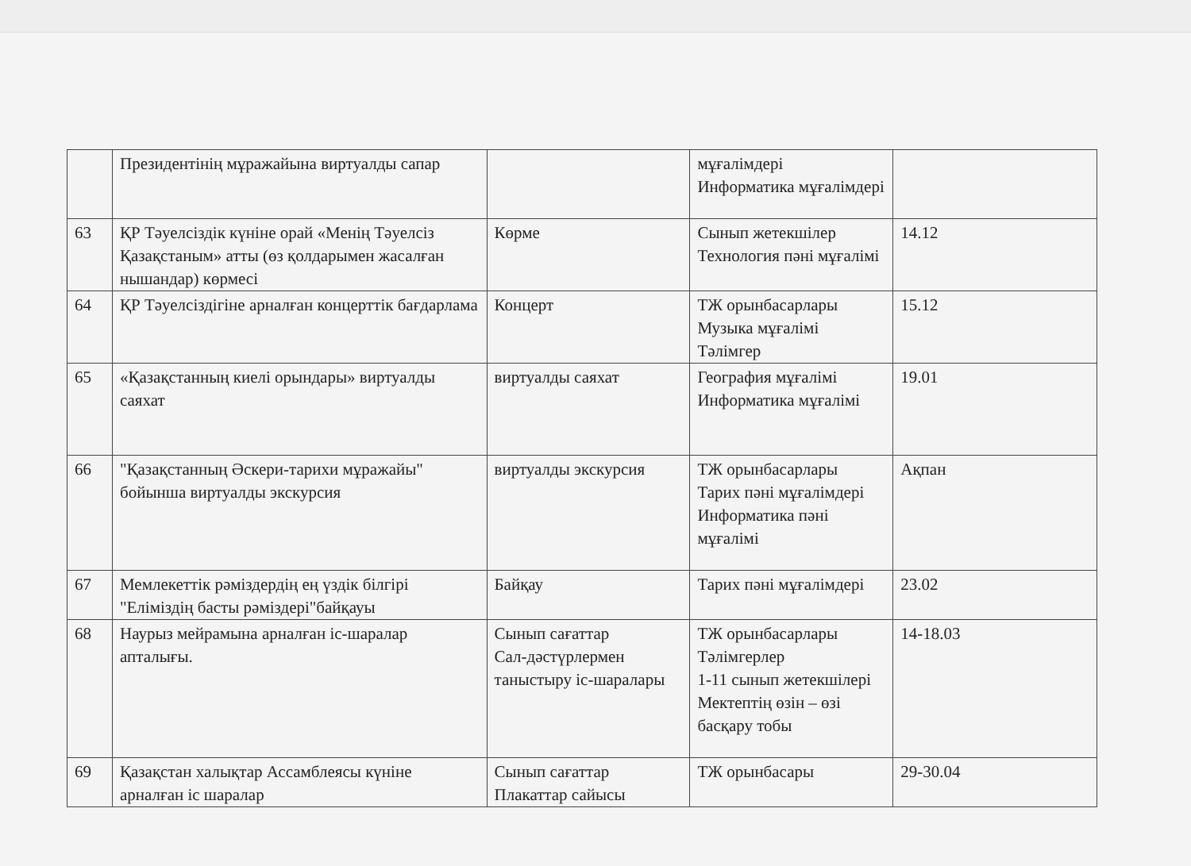| | Президентінің мұражайына виртуалды сапар | | мұғалімдері Информатика мұғалімдері | |
| 63 | ҚР Тәуелсіздік күніне орай «Менің Тәуелсіз Қазақстаным» атты (өз қолдарымен жасалған нышандар) көрмесі | Көрме | Сынып жетекшілер Технология пәні мұғалімі | 14.12 |
| 64 | ҚР Тәуелсіздігіне арналған концерттік бағдарлама | Концерт | ТЖ орынбасарлары Музыка мұғалімі Тәлімгер | 15.12 |
| 65 | «Қазақстанның киелі орындары» виртуалды саяхат | виртуалды саяхат | География мұғалімі Информатика мұғалімі | 19.01 |
| 66 | "Қазақстанның Әскери-тарихи мұражайы" бойынша виртуалды экскурсия | виртуалды экскурсия | ТЖ орынбасарлары Тарих пәні мұғалімдері Информатика пәні мұғалімі | Ақпан |
| 67 | Мемлекеттік рәміздердің ең үздік білгірі "Еліміздің басты рәміздері"байқауы | Байқау | Тарих пәні мұғалімдері | 23.02 |
| 68 | Наурыз мейрамына арналған іс-шаралар апталығы. | Сынып сағаттар Сал-дәстүрлермен таныстыру іс-шаралары | ТЖ орынбасарлары Тәлімгерлер 1-11 сынып жетекшілері Мектептің өзін – өзі басқару тобы | 14-18.03 |
| 69 | Қазақстан халықтар Ассамблеясы күніне арналған іс шаралар | Сынып сағаттар Плакаттар сайысы | ТЖ орынбасары | 29-30.04 |